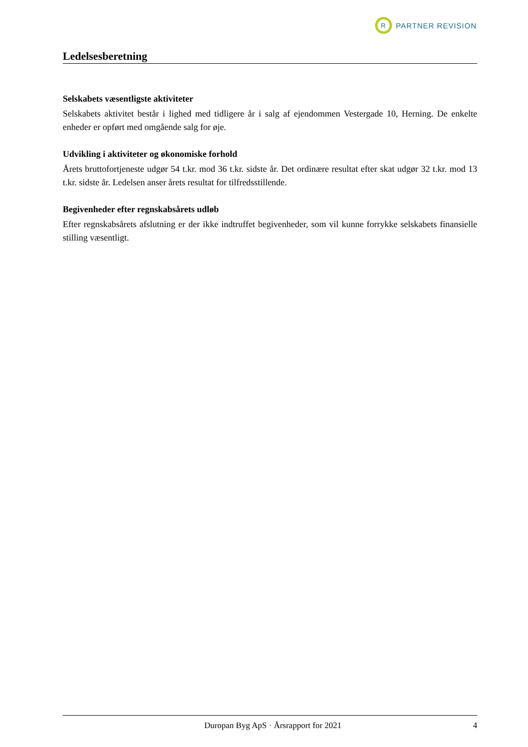R
PARTNER REVISION
Ledelsesberetning
Selskabets væsentligste aktiviteter
Selskabets aktivitet består i lighed med tidligere år i salg af ejendommen Vestergade 10, Herning. De enkelte enheder er opført med omgående salg for øje.
Udvikling i aktiviteter og økonomiske forhold
Årets bruttofortjeneste udgør 54 t.kr. mod 36 t.kr. sidste år. Det ordinære resultat efter skat udgør 32 t.kr. mod 13 t.kr. sidste år. Ledelsen anser årets resultat for tilfredsstillende.
Begivenheder efter regnskabsårets udløb
Efter regnskabsårets afslutning er der ikke indtruffet begivenheder, som vil kunne forrykke selskabets finansielle stilling væsentligt.
Duropan Byg ApS · Årsrapport for 2021 4